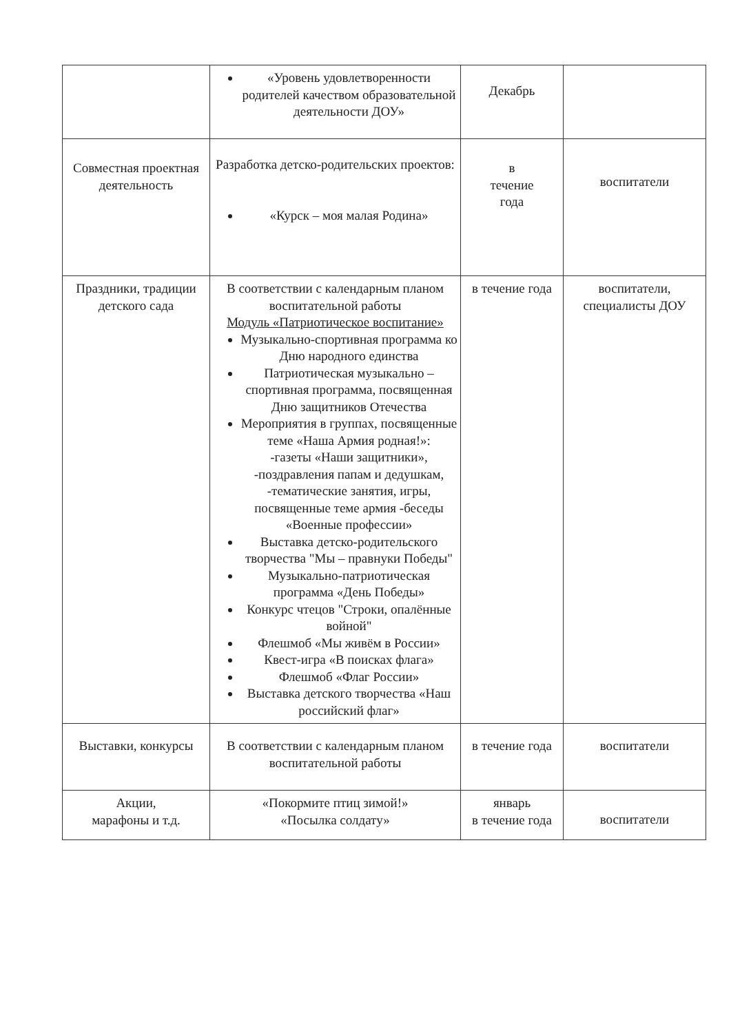| | «Уровень удовлетворенности родителей качеством образовательной деятельности ДОУ» | Декабрь | |
| Совместная проектная деятельность | Разработка детско-родительских проектов: «Курск – моя малая Родина» | в течение года | воспитатели |
| Праздники, традиции детского сада | В соответствии с календарным планом воспитательной работы Модуль «Патриотическое воспитание» Музыкально-спортивная программа ко Дню народного единства Патриотическая музыкально – спортивная программа, посвященная Дню защитников Отечества Мероприятия в группах, посвященные теме «Наша Армия родная!»: -газеты «Наши защитники», -поздравления папам и дедушкам, -тематические занятия, игры, посвященные теме армия -беседы «Военные профессии» Выставка детско-родительского творчества "Мы – правнуки Победы" Музыкально-патриотическая программа «День Победы» Конкурс чтецов "Строки, опалённые войной" Флешмоб «Мы живём в России» Квест-игра «В поисках флага» Флешмоб «Флаг России» Выставка детского творчества «Наш российский флаг» | в течение года | воспитатели, специалисты ДОУ |
| Выставки, конкурсы | В соответствии с календарным планом воспитательной работы | в течение года | воспитатели |
| Акции, марафоны и т.д. | «Покормите птиц зимой!» «Посылка солдату» | январь в течение года | воспитатели |